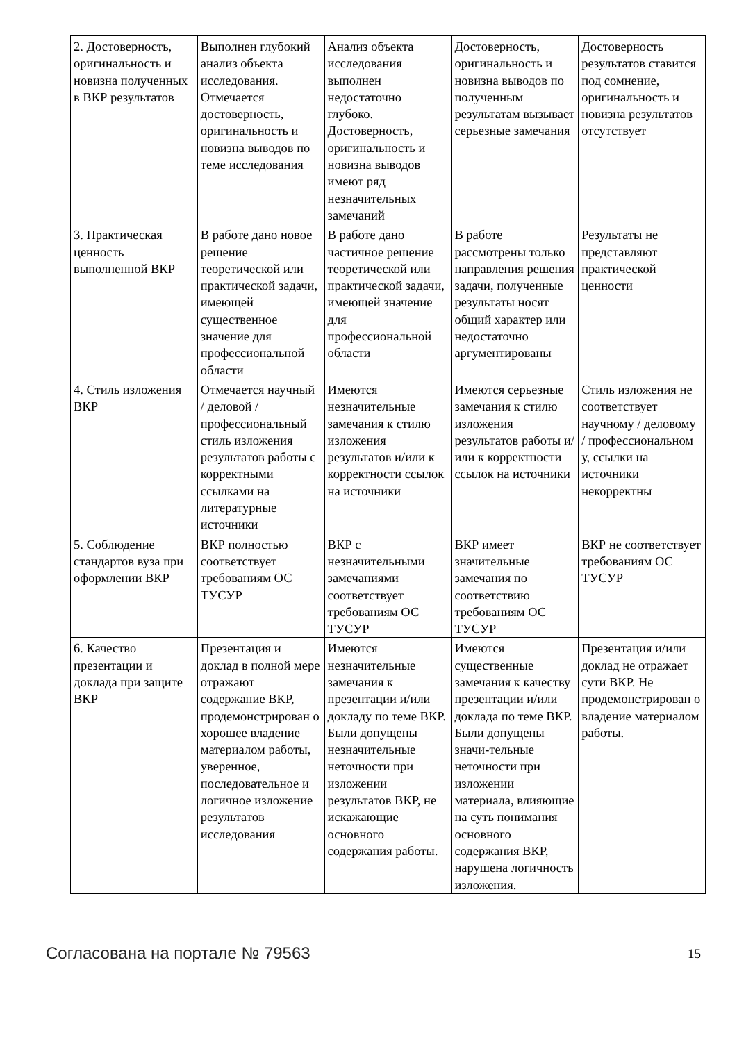| 2. Достоверность, оригинальность и новизна полученных в ВКР результатов | Выполнен глубокий анализ объекта исследования. Отмечается достоверность, оригинальность и новизна выводов по теме исследования | Анализ объекта исследования выполнен недостаточно глубоко. Достоверность, оригинальность и новизна выводов имеют ряд незначительных замечаний | Достоверность, оригинальность и новизна выводов по полученным результатам вызывает серьезные замечания | Достоверность результатов ставится под сомнение, оригинальность и новизна результатов отсутствует |
| 3. Практическая ценность выполненной ВКР | В работе дано новое решение теоретической или практической задачи, имеющей существенное значение для профессиональной области | В работе дано частичное решение теоретической или практической задачи, имеющей значение для профессиональной области | В работе рассмотрены только направления решения задачи, полученные результаты носят общий характер или недостаточно аргументированы | Результаты не представляют практической ценности |
| 4. Стиль изложения ВКР | Отмечается научный / деловой / профессиональный стиль изложения результатов работы с корректными ссылками на литературные источники | Имеются незначительные замечания к стилю изложения результатов и/или к корректности ссылок на источники | Имеются серьезные замечания к стилю изложения результатов работы и/или к корректности ссылок на источники | Стиль изложения не соответствует научному / деловому / профессиональном у, ссылки на источники некорректны |
| 5. Соблюдение стандартов вуза при оформлении ВКР | ВКР полностью соответствует требованиям ОС ТУСУР | ВКР с незначительными замечаниями соответствует требованиям ОС ТУСУР | ВКР имеет значительные замечания по соответствию требованиям ОС ТУСУР | ВКР не соответствует требованиям ОС ТУСУР |
| 6. Качество презентации и доклада при защите ВКР | Презентация и доклад в полной мере отражают содержание ВКР, продемонстрирован о хорошее владение материалом работы, уверенное, последовательное и логичное изложение результатов исследования | Имеются незначительные замечания к презентации и/или докладу по теме ВКР. Были допущены незначительные неточности при изложении результатов ВКР, не искажающие основного содержания работы. | Имеются существенные замечания к качеству презентации и/или доклада по теме ВКР. Были допущены значи-тельные неточности при изложении материала, влияющие на суть понимания основного содержания ВКР, нарушена логичность изложения. | Презентация и/или доклад не отражает сути ВКР. Не продемонстрирован о владение материалом работы. |
Согласована на портале № 79563 15